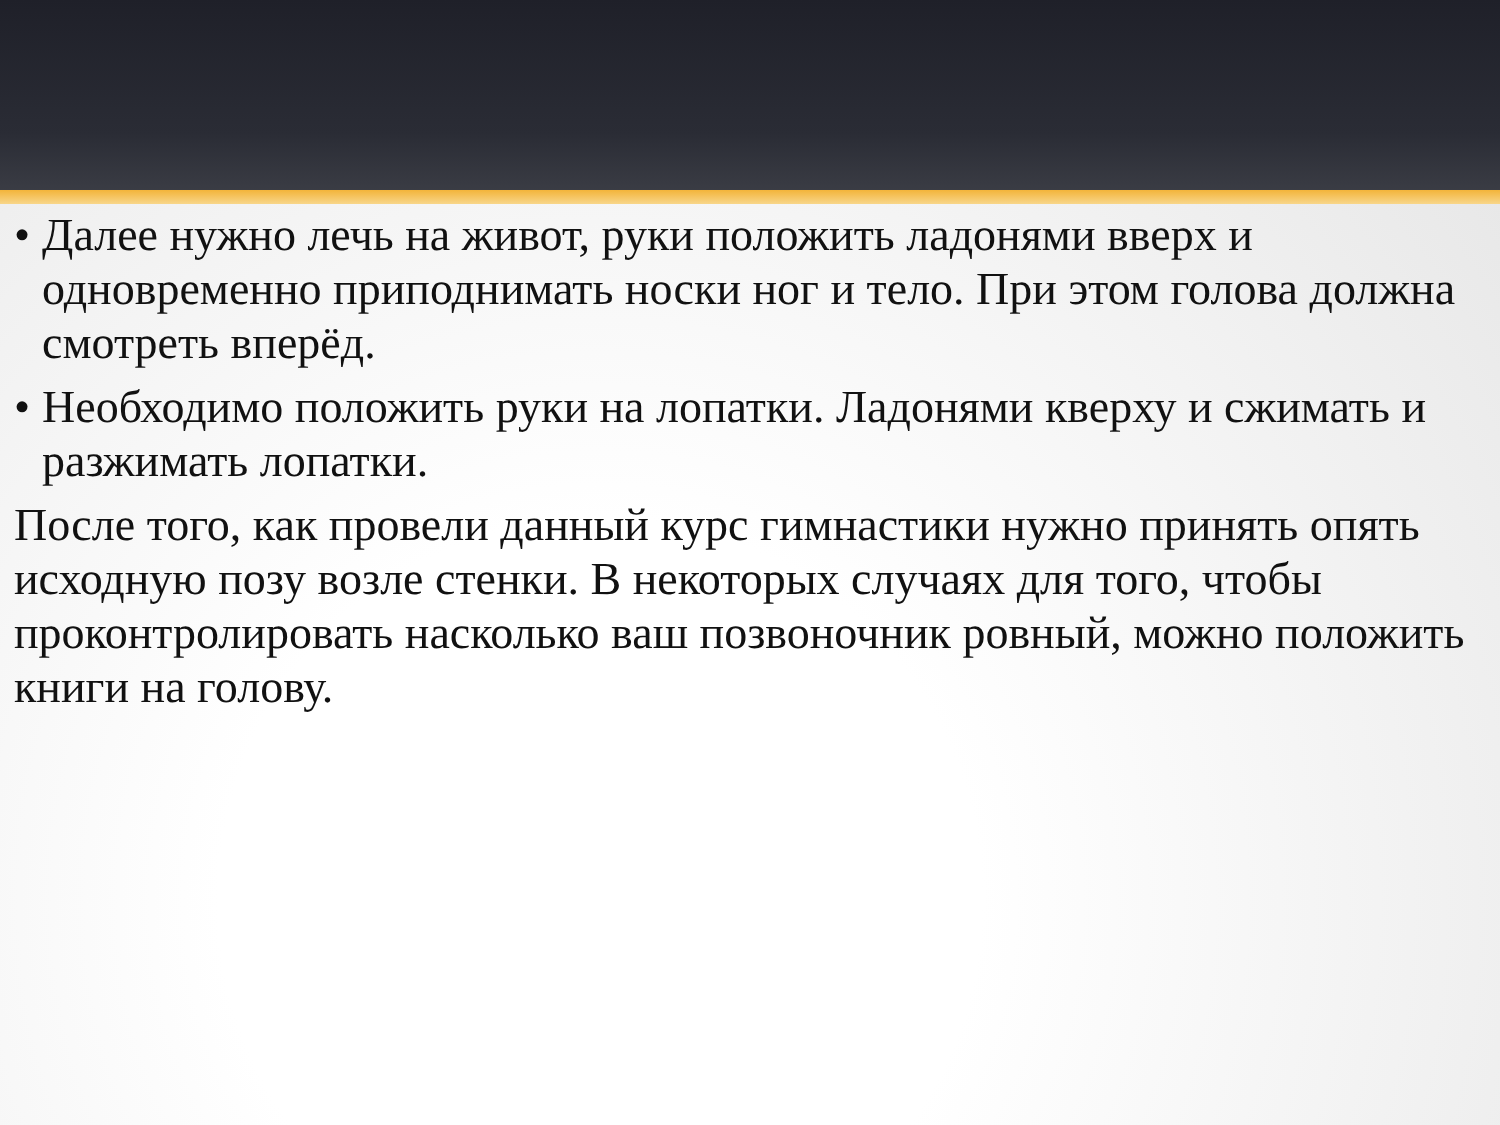• Далее нужно лечь на живот, руки положить ладонями вверх и одновременно приподнимать носки ног и тело. При этом голова должна смотреть вперёд.
• Необходимо положить руки на лопатки. Ладонями кверху и сжимать и разжимать лопатки.
После того, как провели данный курс гимнастики нужно принять опять исходную позу возле стенки. В некоторых случаях для того, чтобы проконтролировать насколько ваш позвоночник ровный, можно положить книги на голову.